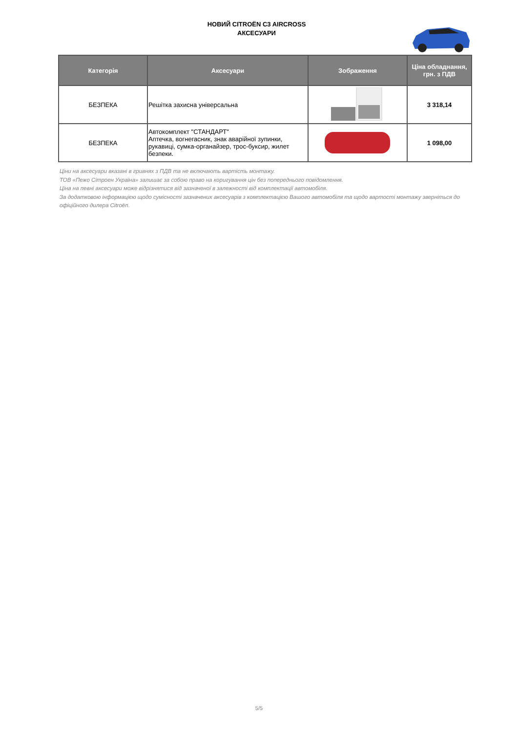НОВИЙ CITROËN C3 AIRCROSS
АКСЕСУАРИ
| Категорія | Аксесуари | Зображення | Ціна обладнання, грн. з ПДВ |
| --- | --- | --- | --- |
| БЕЗПЕКА | Решітка захисна універсальна | | 3 318,14 |
| БЕЗПЕКА | Автокомплект "СТАНДАРТ" Аптечка, вогнегасник, знак аварійної зупинки, рукавиці, сумка-органайзер, трос-буксир, жилет безпеки. | | 1 098,00 |
Ціни на аксесуари вказані в гривнях з ПДВ та не включають вартість монтажу.
ТОВ «Пежо Сітроен Україна» залишає за собою право на коригування цін без попереднього повідомлення.
Ціна на певні аксесуари може відрізнятися від зазначеної в залежності від комплектації автомобіля.
За додатковою інформацією щодо сумісності зазначених аксесуарів з комплектацією Вашого автомобіля та щодо вартості монтажу зверніться до офіційного дилера Citroën.
5/5